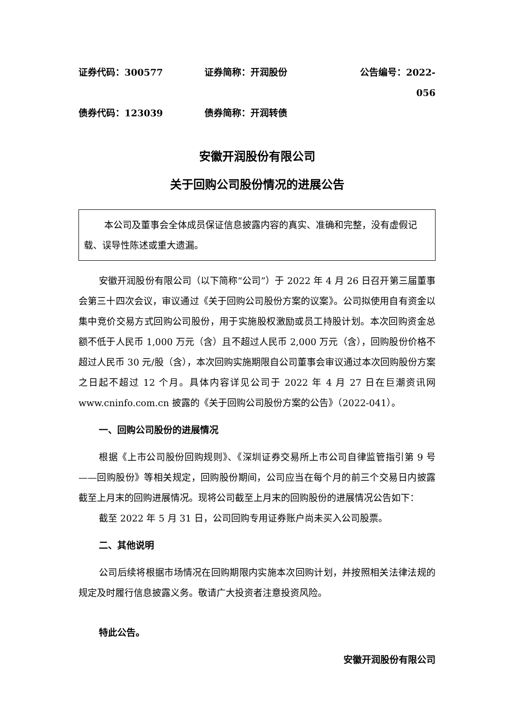证券代码：300577 证券简称：开润股份 公告编号：2022-056
债券代码：123039 债券简称：开润转债
安徽开润股份有限公司
关于回购公司股份情况的进展公告
本公司及董事会全体成员保证信息披露内容的真实、准确和完整，没有虚假记载、误导性陈述或重大遗漏。
安徽开润股份有限公司（以下简称“公司”）于 2022 年 4 月 26 日召开第三届董事会第三十四次会议，审议通过《关于回购公司股份方案的议案》。公司拟使用自有资金以集中竞价交易方式回购公司股份，用于实施股权激励或员工持股计划。本次回购资金总额不低于人民币 1,000 万元（含）且不超过人民币 2,000 万元（含），回购股份价格不超过人民币 30 元/股（含），本次回购实施期限自公司董事会审议通过本次回购股份方案之日起不超过 12 个月。具体内容详见公司于 2022 年 4 月 27 日在巨潮资讯网 www.cninfo.com.cn 披露的《关于回购公司股份方案的公告》（2022-041）。
一、回购公司股份的进展情况
根据《上市公司股份回购规则》、《深圳证券交易所上市公司自律监管指引第 9 号——回购股份》等相关规定，回购股份期间，公司应当在每个月的前三个交易日内披露截至上月末的回购进展情况。现将公司截至上月末的回购股份的进展情况公告如下：
截至 2022 年 5 月 31 日，公司回购专用证券账户尚未买入公司股票。
二、其他说明
公司后续将根据市场情况在回购期限内实施本次回购计划，并按照相关法律法规的规定及时履行信息披露义务。敬请广大投资者注意投资风险。
特此公告。
安徽开润股份有限公司